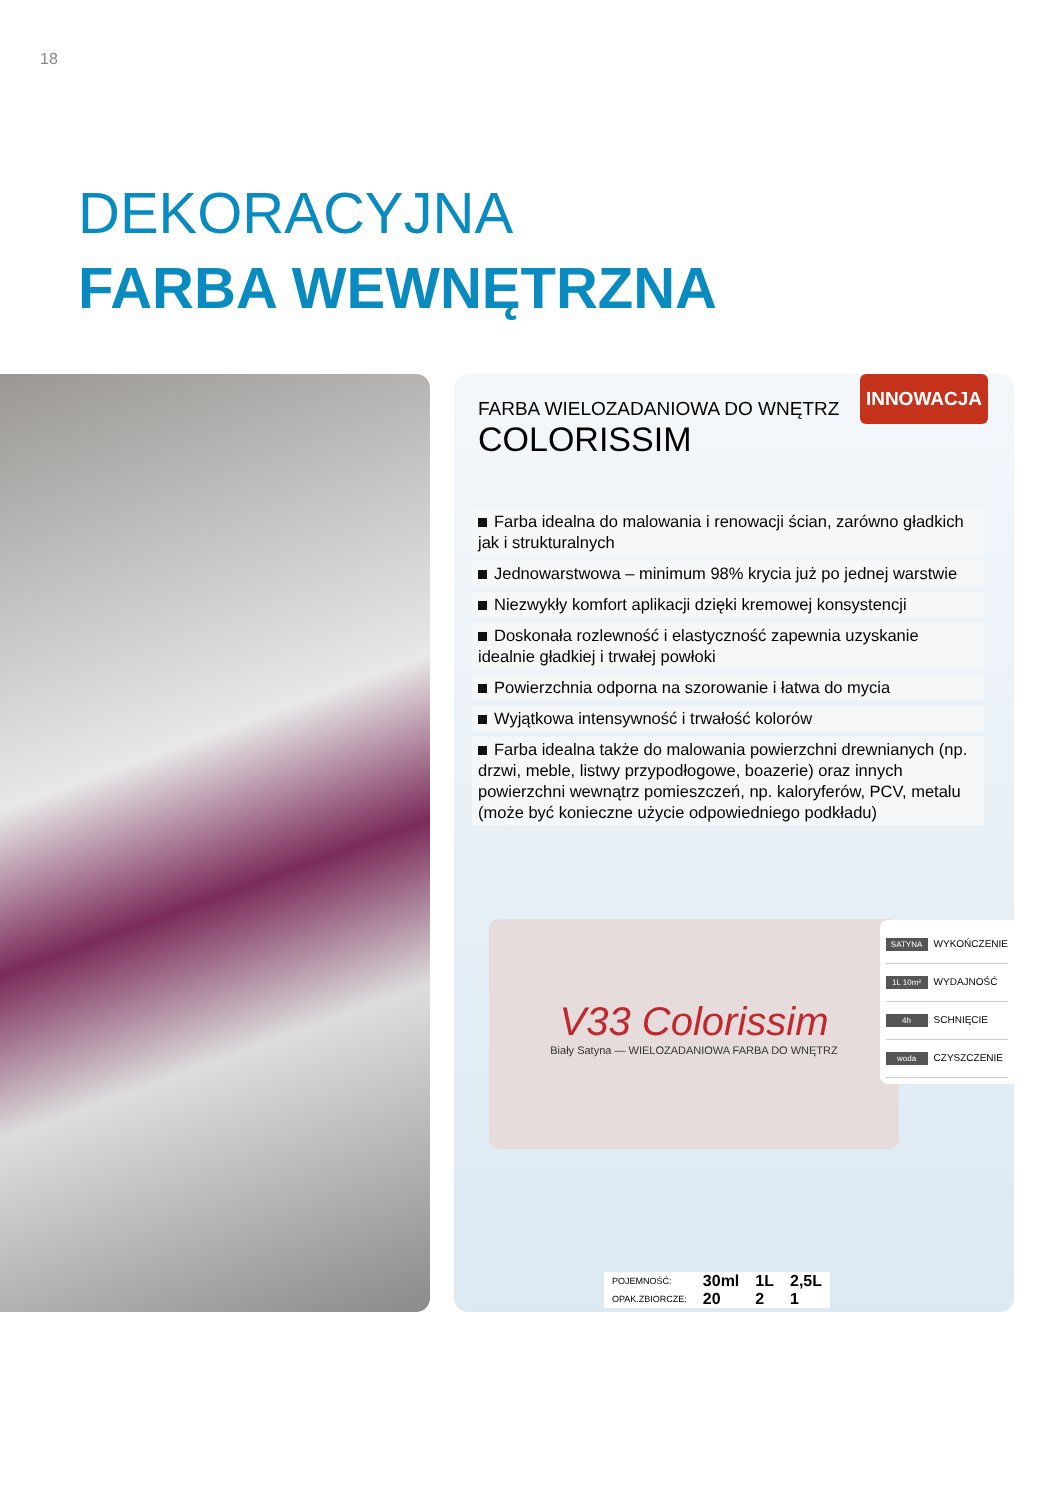18
DEKORACYJNA
FARBA WEWNĘTRZNA
INNOWACJA
FARBA WIELOZADANIOWA DO WNĘTRZ
COLORISSIM
Farba idealna do malowania i renowacji ścian, zarówno gładkich jak i strukturalnych
Jednowarstwowa – minimum 98% krycia już po jednej warstwie
Niezwykły komfort aplikacji dzięki kremowej konsystencji
Doskonała rozlewność i elastyczność zapewnia uzyskanie idealnie gładkiej i trwałej powłoki
Powierzchnia odporna na szorowanie i łatwa do mycia
Wyjątkowa intensywność i trwałość kolorów
Farba idealna także do malowania powierzchni drewnianych (np. drzwi, meble, listwy przypodłogowe, boazerie) oraz innych powierzchni wewnątrz pomieszczeń, np. kaloryferów, PCV, metalu (może być konieczne użycie odpowiedniego podkładu)
V33 Colorissim
Biały Satyna — WIELOZADANIOWA FARBA DO WNĘTRZ
SATYNA WYKOŃCZENIE
1L 10m² WYDAJNOŚĆ
4h SCHNIĘCIE
woda CZYSZCZENIE
| POJEMNOŚĆ: | 30ml | 1L | 2,5L |
| OPAK.ZBIORCZE: | 20 | 2 | 1 |